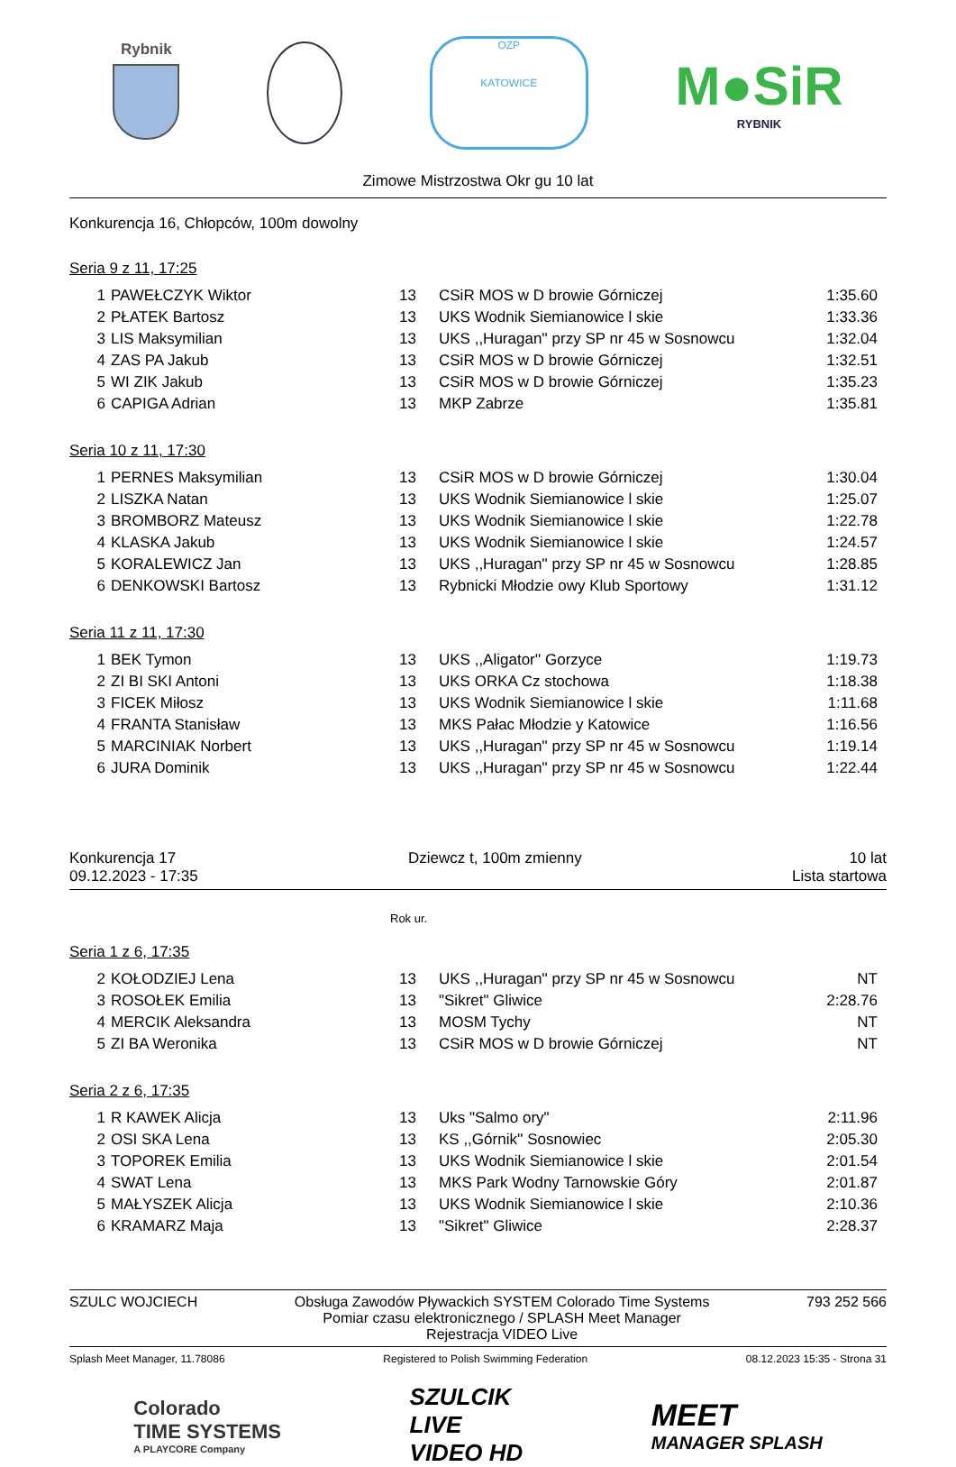Rybnik
OZP
KATOWICE
M●SiR
RYBNIK
Zimowe Mistrzostwa Okr gu 10 lat
Konkurencja 16, Chłopców, 100m dowolny
Seria 9 z 11, 17:25
| 1 | PAWEŁCZYK Wiktor | 13 | CSiR MOS w D browie Górniczej | 1:35.60 |
| 2 | PŁATEK Bartosz | 13 | UKS Wodnik Siemianowice l skie | 1:33.36 |
| 3 | LIS Maksymilian | 13 | UKS ,,Huragan'' przy SP nr 45 w Sosnowcu | 1:32.04 |
| 4 | ZAS PA Jakub | 13 | CSiR MOS w D browie Górniczej | 1:32.51 |
| 5 | WI ZIK Jakub | 13 | CSiR MOS w D browie Górniczej | 1:35.23 |
| 6 | CAPIGA Adrian | 13 | MKP Zabrze | 1:35.81 |
Seria 10 z 11, 17:30
| 1 | PERNES Maksymilian | 13 | CSiR MOS w D browie Górniczej | 1:30.04 |
| 2 | LISZKA Natan | 13 | UKS Wodnik Siemianowice l skie | 1:25.07 |
| 3 | BROMBORZ Mateusz | 13 | UKS Wodnik Siemianowice l skie | 1:22.78 |
| 4 | KLASKA Jakub | 13 | UKS Wodnik Siemianowice l skie | 1:24.57 |
| 5 | KORALEWICZ Jan | 13 | UKS ,,Huragan'' przy SP nr 45 w Sosnowcu | 1:28.85 |
| 6 | DENKOWSKI Bartosz | 13 | Rybnicki Młodzie owy Klub Sportowy | 1:31.12 |
Seria 11 z 11, 17:30
| 1 | BEK Tymon | 13 | UKS ,,Aligator'' Gorzyce | 1:19.73 |
| 2 | ZI BI SKI Antoni | 13 | UKS ORKA Cz stochowa | 1:18.38 |
| 3 | FICEK Miłosz | 13 | UKS Wodnik Siemianowice l skie | 1:11.68 |
| 4 | FRANTA Stanisław | 13 | MKS Pałac Młodzie y Katowice | 1:16.56 |
| 5 | MARCINIAK Norbert | 13 | UKS ,,Huragan'' przy SP nr 45 w Sosnowcu | 1:19.14 |
| 6 | JURA Dominik | 13 | UKS ,,Huragan'' przy SP nr 45 w Sosnowcu | 1:22.44 |
Konkurencja 17
09.12.2023 - 17:35
Dziewcz t, 100m zmienny 10 lat
Lista startowa
Rok ur.
Seria 1 z 6, 17:35
| 2 | KOŁODZIEJ Lena | 13 | UKS ,,Huragan'' przy SP nr 45 w Sosnowcu | NT |
| 3 | ROSOŁEK Emilia | 13 | "Sikret" Gliwice | 2:28.76 |
| 4 | MERCIK Aleksandra | 13 | MOSM Tychy | NT |
| 5 | ZI BA Weronika | 13 | CSiR MOS w D browie Górniczej | NT |
Seria 2 z 6, 17:35
| 1 | R KAWEK Alicja | 13 | Uks "Salmo ory" | 2:11.96 |
| 2 | OSI SKA Lena | 13 | KS ,,Górnik'' Sosnowiec | 2:05.30 |
| 3 | TOPOREK Emilia | 13 | UKS Wodnik Siemianowice l skie | 2:01.54 |
| 4 | SWAT Lena | 13 | MKS Park Wodny Tarnowskie Góry | 2:01.87 |
| 5 | MAŁYSZEK Alicja | 13 | UKS Wodnik Siemianowice l skie | 2:10.36 |
| 6 | KRAMARZ Maja | 13 | "Sikret" Gliwice | 2:28.37 |
SZULC WOJCIECH Obsługa Zawodów Pływackich SYSTEM Colorado Time Systems
Pomiar czasu elektronicznego / SPLASH Meet Manager
Rejestracja VIDEO Live
793 252 566
Splash Meet Manager, 11.78086 Registered to Polish Swimming Federation
08.12.2023 15:35 - Strona 31
Colorado
TIME SYSTEMS
A PLAYCORE Company
SZULCIK
LIVE
VIDEO HD
MEET
MANAGER SPLASH